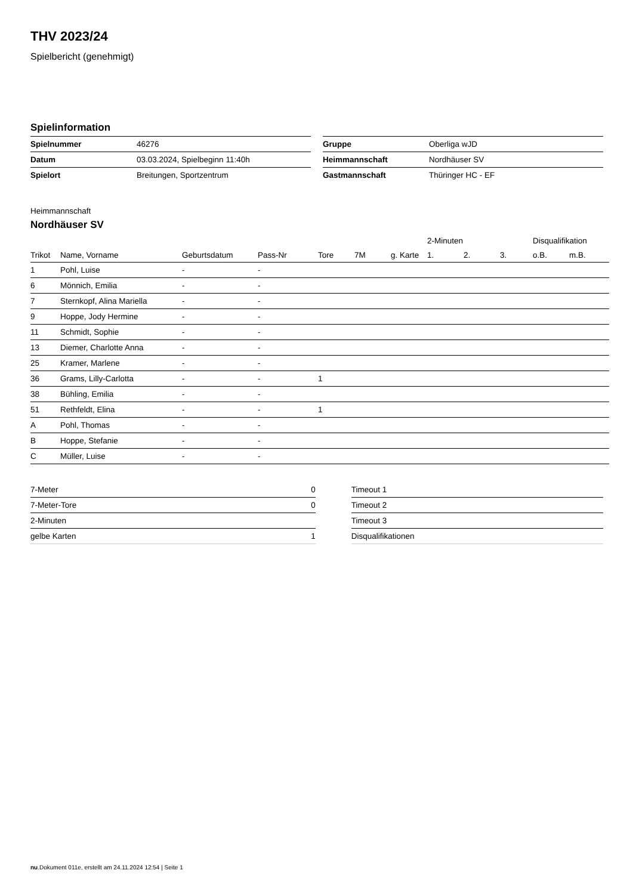THV 2023/24
Spielbericht (genehmigt)
Spielinformation
| Spielnummer | 46276 |
| Datum | 03.03.2024, Spielbeginn 11:40h |
| Spielort | Breitungen, Sportzentrum |
| Gruppe | Oberliga wJD |
| Heimmannschaft | Nordhäuser SV |
| Gastmannschaft | Thüringer HC - EF |
Heimmannschaft
Nordhäuser SV
| | | | | | | | 2-Minuten | | | Disqualifikation | |
| --- | --- | --- | --- | --- | --- | --- | --- | --- | --- | --- | --- |
| Trikot | Name, Vorname | Geburtsdatum | Pass-Nr | Tore | 7M | g. Karte | 1. | 2. | 3. | o.B. | m.B. |
| 1 | Pohl, Luise | - | - | | | | | | | | |
| 6 | Mönnich, Emilia | - | - | | | | | | | | |
| 7 | Sternkopf, Alina Mariella | - | - | | | | | | | | |
| 9 | Hoppe, Jody Hermine | - | - | | | | | | | | |
| 11 | Schmidt, Sophie | - | - | | | | | | | | |
| 13 | Diemer, Charlotte Anna | - | - | | | | | | | | |
| 25 | Kramer, Marlene | - | - | | | | | | | | |
| 36 | Grams, Lilly-Carlotta | - | - | 1 | | | | | | | |
| 38 | Bühling, Emilia | - | - | | | | | | | | |
| 51 | Rethfeldt, Elina | - | - | 1 | | | | | | | |
| A | Pohl, Thomas | - | - | | | | | | | | |
| B | Hoppe, Stefanie | - | - | | | | | | | | |
| C | Müller, Luise | - | - | | | | | | | | |
| 7-Meter | 0 |
| 7-Meter-Tore | 0 |
| 2-Minuten | |
| gelbe Karten | 1 |
| Timeout 1 |
| Timeout 2 |
| Timeout 3 |
| Disqualifikationen |
nu.Dokument 011e, erstellt am 24.11.2024 12:54 | Seite 1